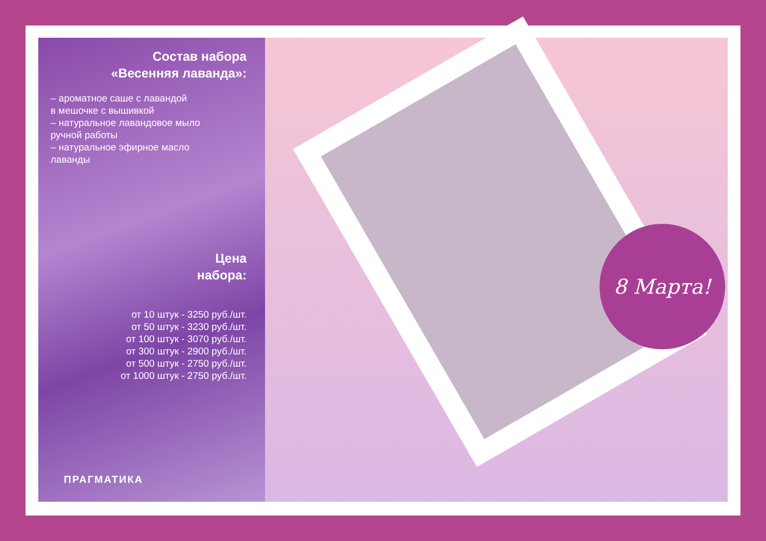Состав набора
«Весенняя лаванда»:
– ароматное саше с лавандой
в мешочке с вышивкой
– натуральное лавандовое мыло
ручной работы
– натуральное эфирное масло
лаванды
Цена
набора:
от 10 штук - 3250 руб./шт.
от 50 штук - 3230 руб./шт.
от 100 штук - 3070 руб./шт.
от 300 штук - 2900 руб./шт.
от 500 штук - 2750 руб./шт.
от 1000 штук - 2750 руб./шт.
ПРАГМАТИКА
8 Марта!